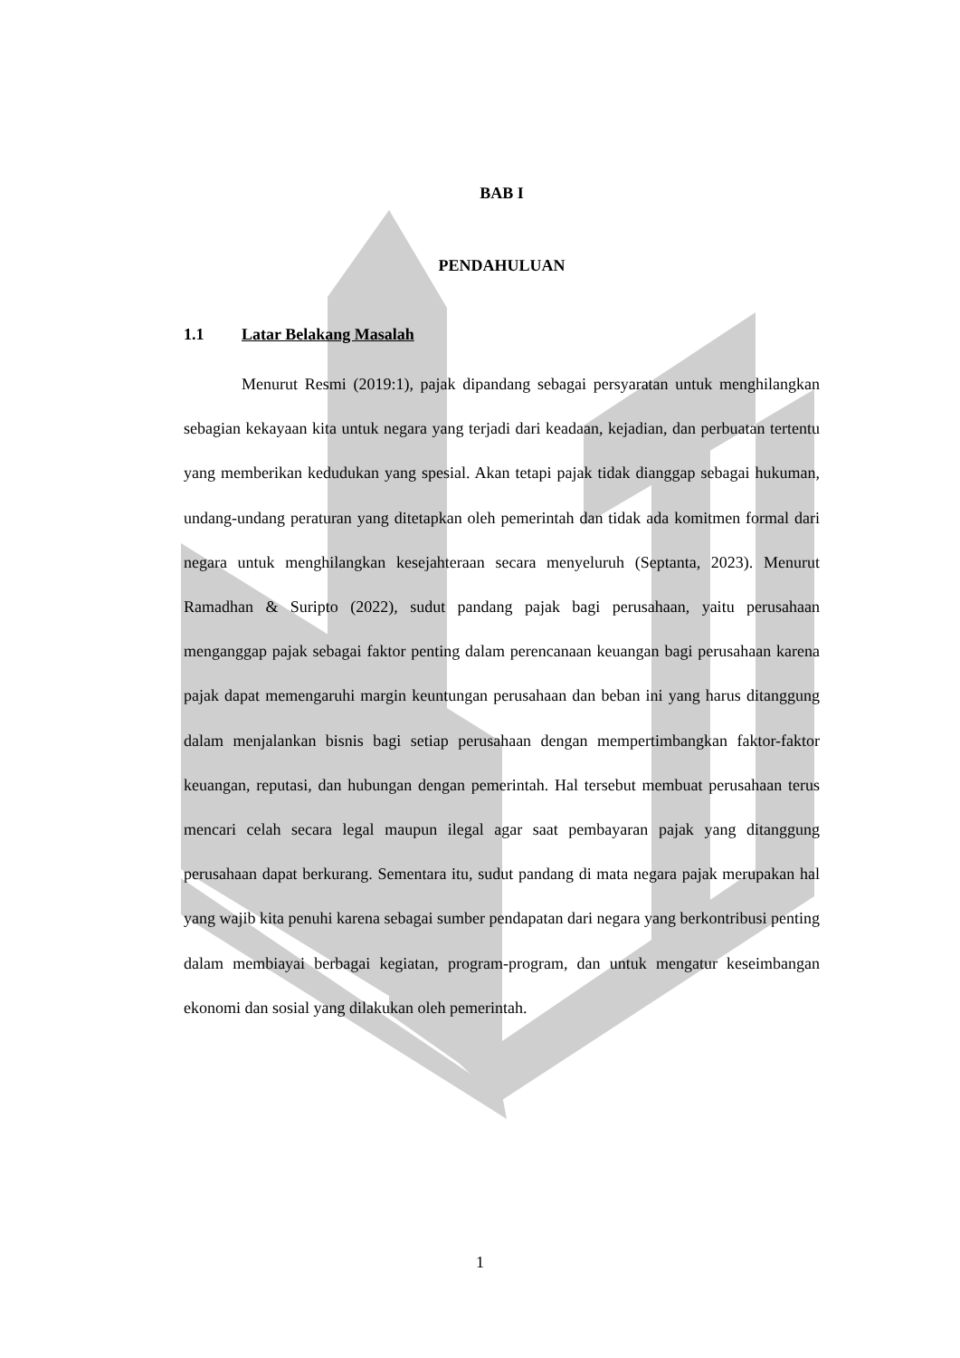BAB I
PENDAHULUAN
1.1 Latar Belakang Masalah
Menurut Resmi (2019:1), pajak dipandang sebagai persyaratan untuk menghilangkan sebagian kekayaan kita untuk negara yang terjadi dari keadaan, kejadian, dan perbuatan tertentu yang memberikan kedudukan yang spesial. Akan tetapi pajak tidak dianggap sebagai hukuman, undang-undang peraturan yang ditetapkan oleh pemerintah dan tidak ada komitmen formal dari negara untuk menghilangkan kesejahteraan secara menyeluruh (Septanta, 2023). Menurut Ramadhan & Suripto (2022), sudut pandang pajak bagi perusahaan, yaitu perusahaan menganggap pajak sebagai faktor penting dalam perencanaan keuangan bagi perusahaan karena pajak dapat memengaruhi margin keuntungan perusahaan dan beban ini yang harus ditanggung dalam menjalankan bisnis bagi setiap perusahaan dengan mempertimbangkan faktor-faktor keuangan, reputasi, dan hubungan dengan pemerintah. Hal tersebut membuat perusahaan terus mencari celah secara legal maupun ilegal agar saat pembayaran pajak yang ditanggung perusahaan dapat berkurang. Sementara itu, sudut pandang di mata negara pajak merupakan hal yang wajib kita penuhi karena sebagai sumber pendapatan dari negara yang berkontribusi penting dalam membiayai berbagai kegiatan, program-program, dan untuk mengatur keseimbangan ekonomi dan sosial yang dilakukan oleh pemerintah.
1